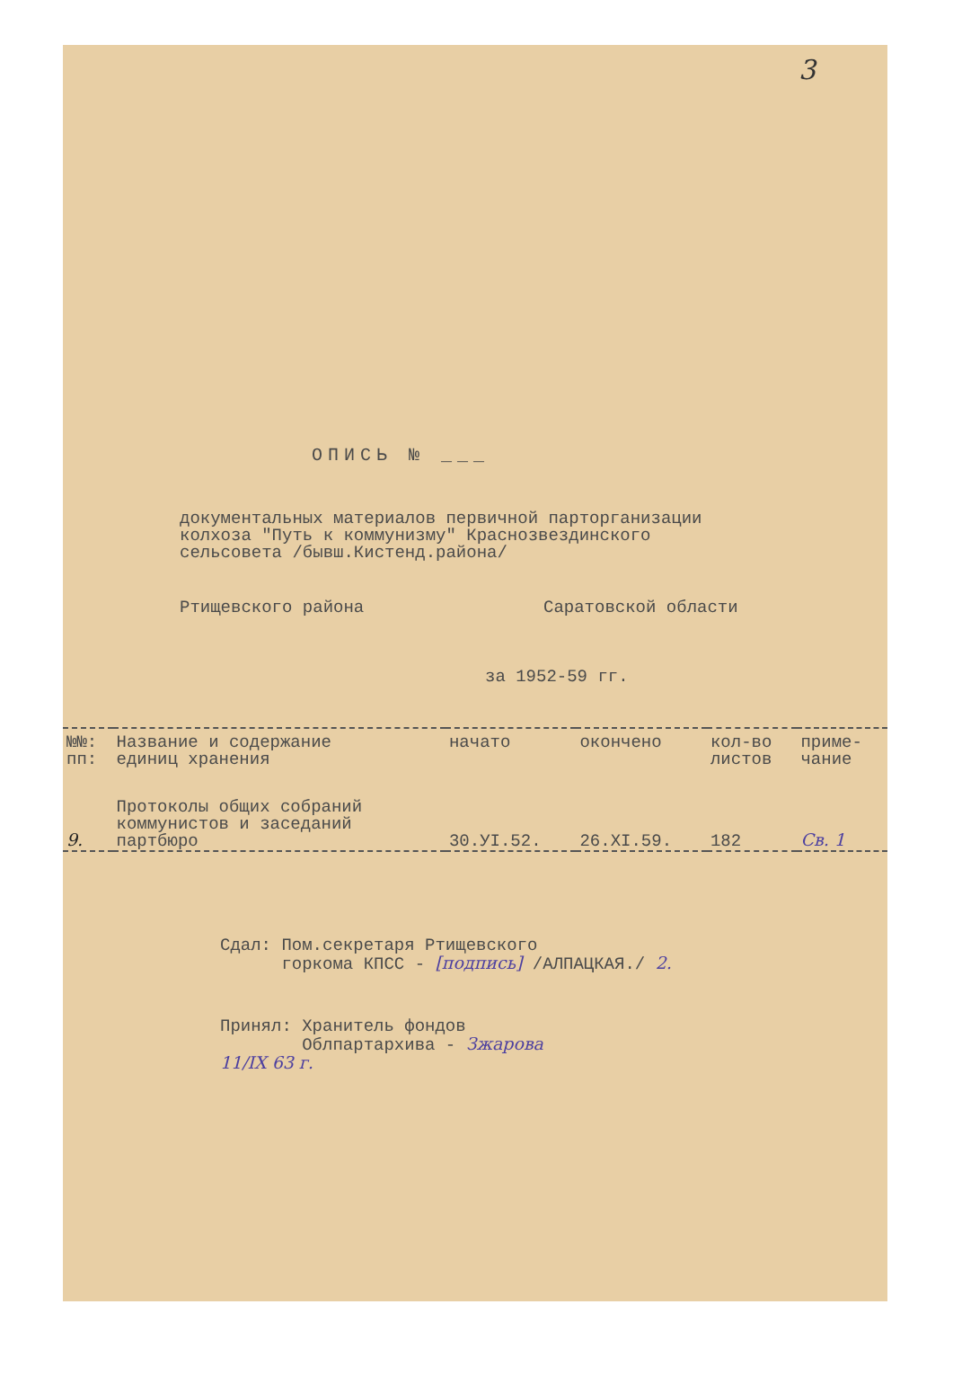3
ОПИСЬ № ___
документальных материалов первичной парторганизации
колхоза "Путь к коммунизму" Краснозвездинского
сельсовета /бывш.Кистенд.района/
Ртищевского района Саратовской области
за 1952-59 гг.
| №№: пп: | Название и содержание единиц хранения | начато | окончено | кол-во листов | приме- чание |
| --- | --- | --- | --- | --- | --- |
| 9. | Протоколы общих собраний коммунистов и заседаний партбюро | 30.УI.52. | 26.XI.59. | 182 | Св. 1 |
Сдал: Пом.секретаря Ртищевского
горкома КПСС - [подпись] /АЛПАЦКАЯ./ 2.
Принял: Хранитель фондов
Облпартархива - Зжарова
11/IX 63 г.